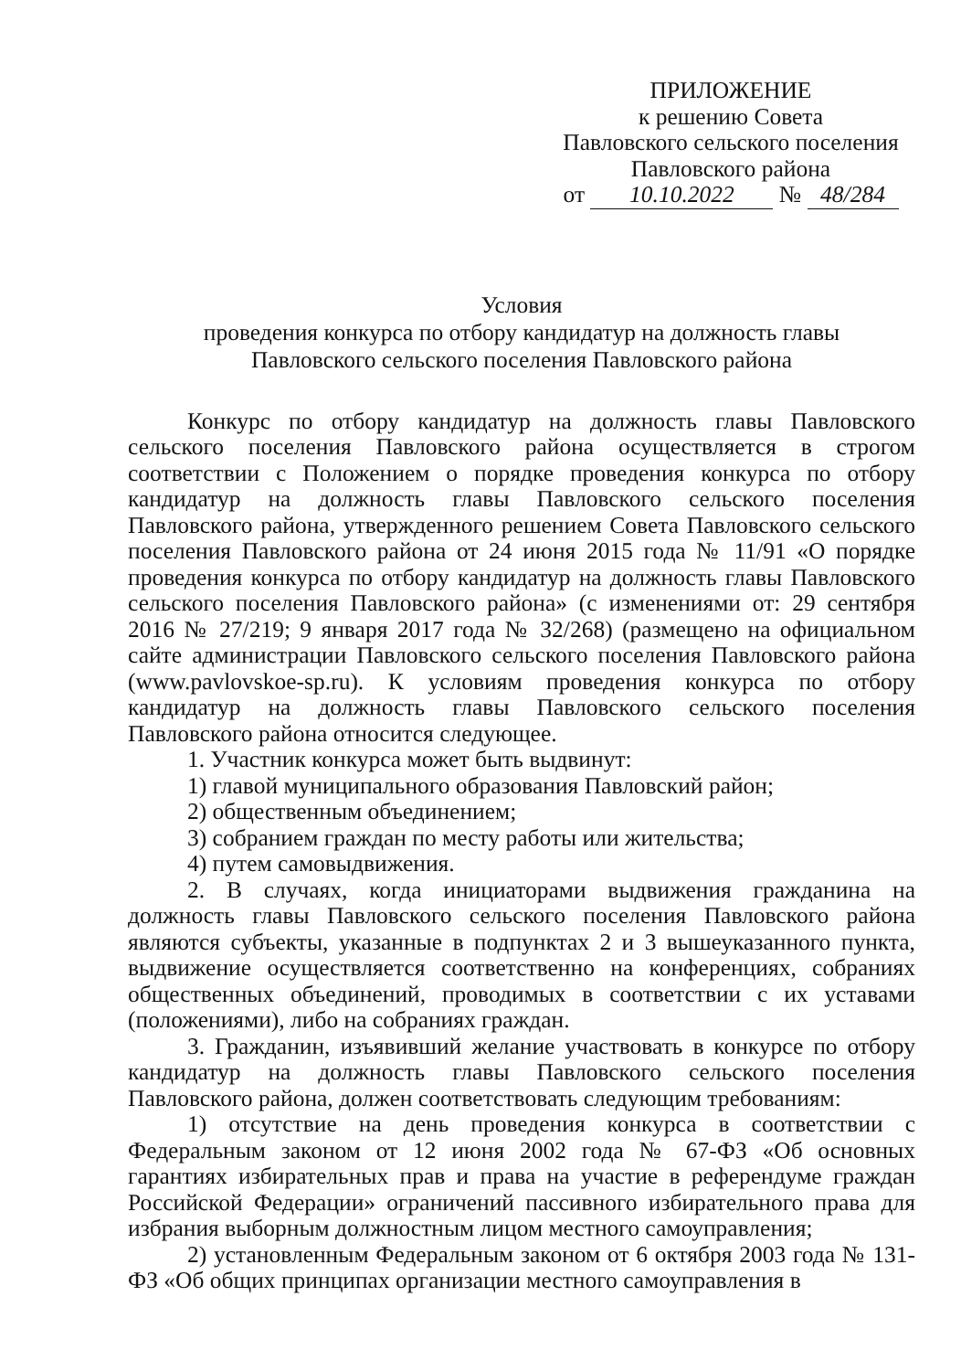ПРИЛОЖЕНИЕ
к решению Совета
Павловского сельского поселения
Павловского района
от 10.10.2022 № 48/284
Условия
проведения конкурса по отбору кандидатур на должность главы
Павловского сельского поселения Павловского района
Конкурс по отбору кандидатур на должность главы Павловского сельского поселения Павловского района осуществляется в строгом соответствии с Положением о порядке проведения конкурса по отбору кандидатур на должность главы Павловского сельского поселения Павловского района, утвержденного решением Совета Павловского сельского поселения Павловского района от 24 июня 2015 года № 11/91 «О порядке проведения конкурса по отбору кандидатур на должность главы Павловского сельского поселения Павловского района» (с изменениями от: 29 сентября 2016 № 27/219; 9 января 2017 года № 32/268) (размещено на официальном сайте администрации Павловского сельского поселения Павловского района (www.pavlovskoe-sp.ru). К условиям проведения конкурса по отбору кандидатур на должность главы Павловского сельского поселения Павловского района относится следующее.
1. Участник конкурса может быть выдвинут:
1) главой муниципального образования Павловский район;
2) общественным объединением;
3) собранием граждан по месту работы или жительства;
4) путем самовыдвижения.
2. В случаях, когда инициаторами выдвижения гражданина на должность главы Павловского сельского поселения Павловского района являются субъекты, указанные в подпунктах 2 и 3 вышеуказанного пункта, выдвижение осуществляется соответственно на конференциях, собраниях общественных объединений, проводимых в соответствии с их уставами (положениями), либо на собраниях граждан.
3. Гражданин, изъявивший желание участвовать в конкурсе по отбору кандидатур на должность главы Павловского сельского поселения Павловского района, должен соответствовать следующим требованиям:
1) отсутствие на день проведения конкурса в соответствии с Федеральным законом от 12 июня 2002 года № 67-ФЗ «Об основных гарантиях избирательных прав и права на участие в референдуме граждан Российской Федерации» ограничений пассивного избирательного права для избрания выборным должностным лицом местного самоуправления;
2) установленным Федеральным законом от 6 октября 2003 года № 131-ФЗ «Об общих принципах организации местного самоуправления в